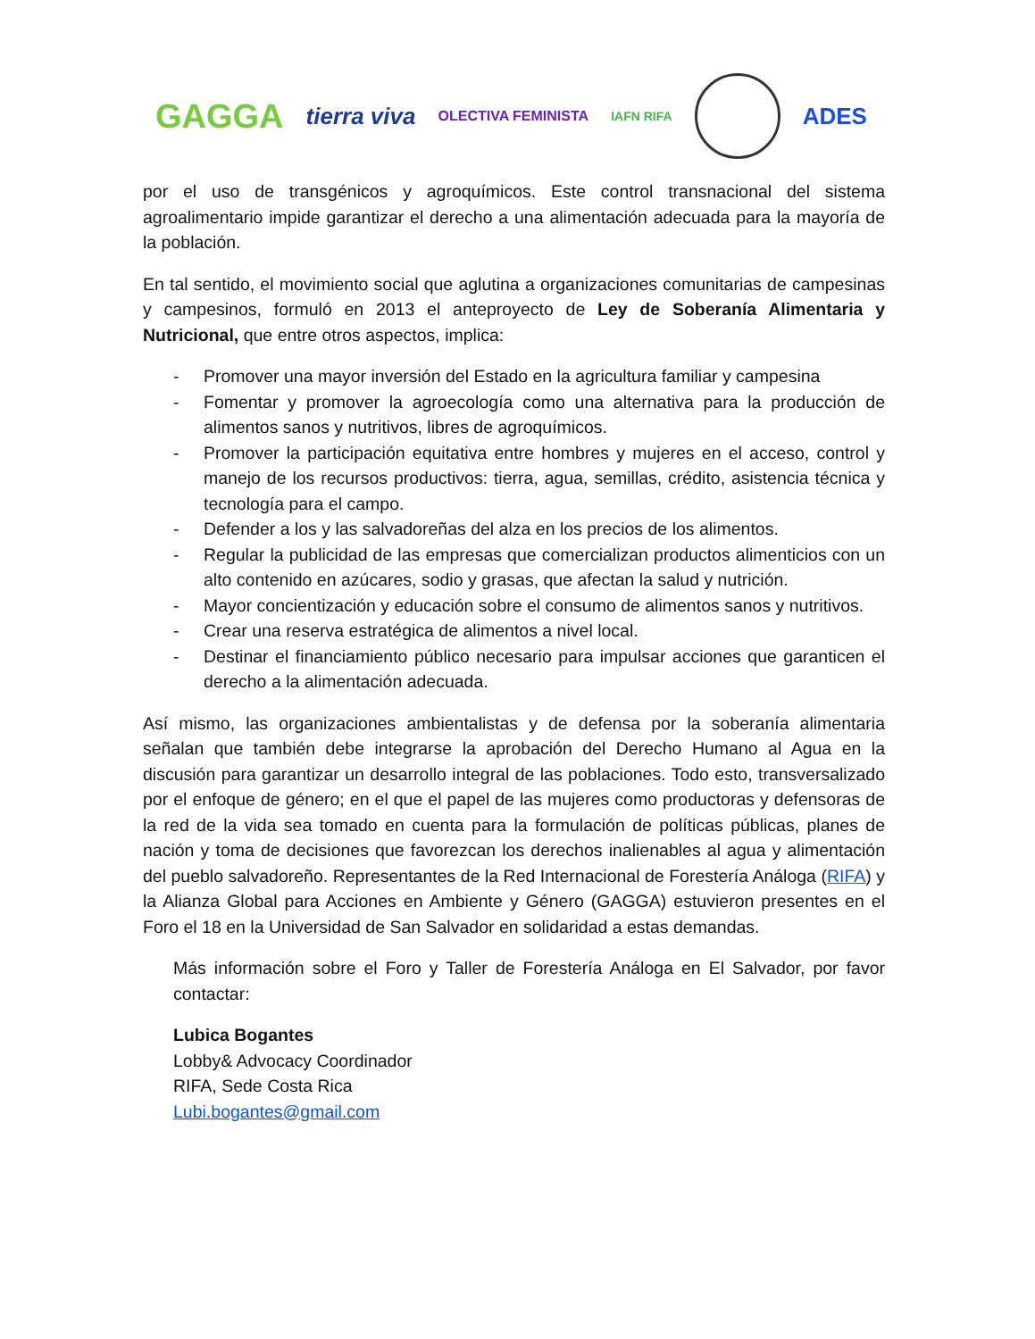GAGGA tierra viva OLECTIVA FEMINISTA IAFN RIFA
ADES
por el uso de transgénicos y agroquímicos. Este control transnacional del sistema agroalimentario impide garantizar el derecho a una alimentación adecuada para la mayoría de la población.
En tal sentido, el movimiento social que aglutina a organizaciones comunitarias de campesinas y campesinos, formuló en 2013 el anteproyecto de Ley de Soberanía Alimentaria y Nutricional, que entre otros aspectos, implica:
- Promover una mayor inversión del Estado en la agricultura familiar y campesina
- Fomentar y promover la agroecología como una alternativa para la producción de alimentos sanos y nutritivos, libres de agroquímicos.
- Promover la participación equitativa entre hombres y mujeres en el acceso, control y manejo de los recursos productivos: tierra, agua, semillas, crédito, asistencia técnica y tecnología para el campo.
- Defender a los y las salvadoreñas del alza en los precios de los alimentos.
- Regular la publicidad de las empresas que comercializan productos alimenticios con un alto contenido en azúcares, sodio y grasas, que afectan la salud y nutrición.
- Mayor concientización y educación sobre el consumo de alimentos sanos y nutritivos.
- Crear una reserva estratégica de alimentos a nivel local.
- Destinar el financiamiento público necesario para impulsar acciones que garanticen el derecho a la alimentación adecuada.
Así mismo, las organizaciones ambientalistas y de defensa por la soberanía alimentaria señalan que también debe integrarse la aprobación del Derecho Humano al Agua en la discusión para garantizar un desarrollo integral de las poblaciones. Todo esto, transversalizado por el enfoque de género; en el que el papel de las mujeres como productoras y defensoras de la red de la vida sea tomado en cuenta para la formulación de políticas públicas, planes de nación y toma de decisiones que favorezcan los derechos inalienables al agua y alimentación del pueblo salvadoreño. Representantes de la Red Internacional de Forestería Análoga (RIFA) y la Alianza Global para Acciones en Ambiente y Género (GAGGA) estuvieron presentes en el Foro el 18 en la Universidad de San Salvador en solidaridad a estas demandas.
Más información sobre el Foro y Taller de Forestería Análoga en El Salvador, por favor contactar:
Lubica Bogantes
Lobby& Advocacy Coordinador
RIFA, Sede Costa Rica
Lubi.bogantes@gmail.com